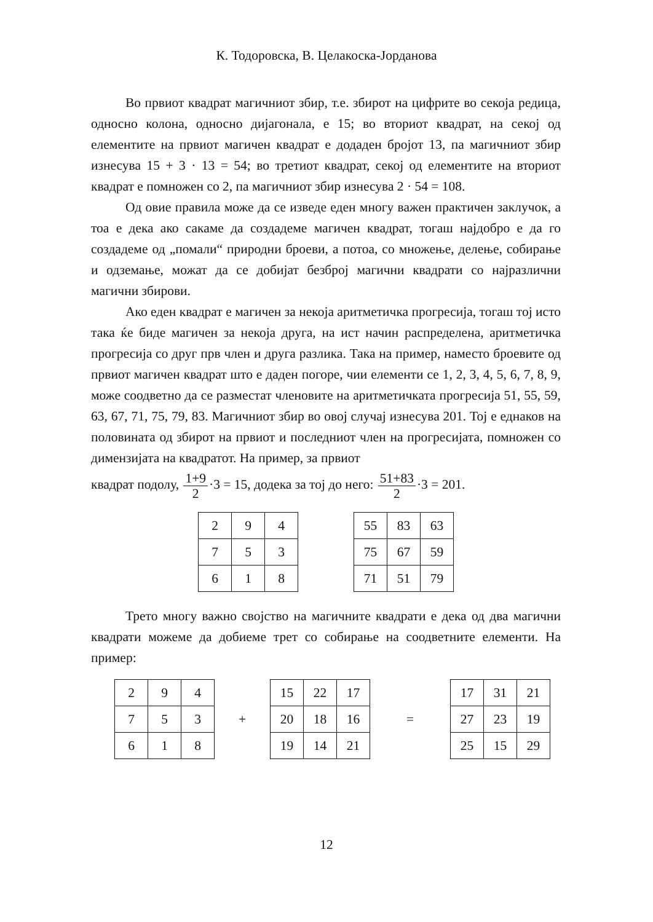К. Тодоровска, В. Целакоска-Јорданова
Во првиот квадрат магичниот збир, т.е. збирот на цифрите во секоја редица, односно колона, односно дијагонала, е 15; во вториот квадрат, на секој од елементите на првиот магичен квадрат е додаден бројот 13, па магичниот збир изнесува 15 + 3 · 13 = 54; во третиот квадрат, секој од елементите на вториот квадрат е помножен со 2, па магичниот збир изнесува 2 · 54 = 108.
Од овие правила може да се изведе еден многу важен практичен заклучок, а тоа е дека ако сакаме да создадеме магичен квадрат, тогаш најдобро е да го создадеме од „помали“ природни броеви, а потоа, со множење, делење, собирање и одземање, можат да се добијат безброј магични квадрати со најразлични магични збирови.
Ако еден квадрат е магичен за некоја аритметичка прогресија, тогаш тој исто така ќе биде магичен за некоја друга, на ист начин распределена, аритметичка прогресија со друг прв член и друга разлика. Така на пример, наместо броевите од првиот магичен квадрат што е даден погоре, чии елементи се 1, 2, 3, 4, 5, 6, 7, 8, 9, може соодветно да се разместат членовите на аритметичката прогресија 51, 55, 59, 63, 67, 71, 75, 79, 83. Магичниот збир во овој случај изнесува 201. Тој е еднаков на половината од збирот на првиот и последниот член на прогресијата, помножен со димензијата на квадратот. На пример, за првиот
квадрат подолу, 1+9 2·3 = 15, додека за тој до него: 51+83 2·3 = 201.
| 2 | 9 | 4 |
| 7 | 5 | 3 |
| 6 | 1 | 8 |
| 55 | 83 | 63 |
| 75 | 67 | 59 |
| 71 | 51 | 79 |
Трето многу важно својство на магичните квадрати е дека од два магични квадрати можеме да добиеме трет со собирање на соодветните елементи. На пример:
| 2 | 9 | 4 |
| 7 | 5 | 3 |
| 6 | 1 | 8 |
+
| 15 | 22 | 17 |
| 20 | 18 | 16 |
| 19 | 14 | 21 |
=
| 17 | 31 | 21 |
| 27 | 23 | 19 |
| 25 | 15 | 29 |
12